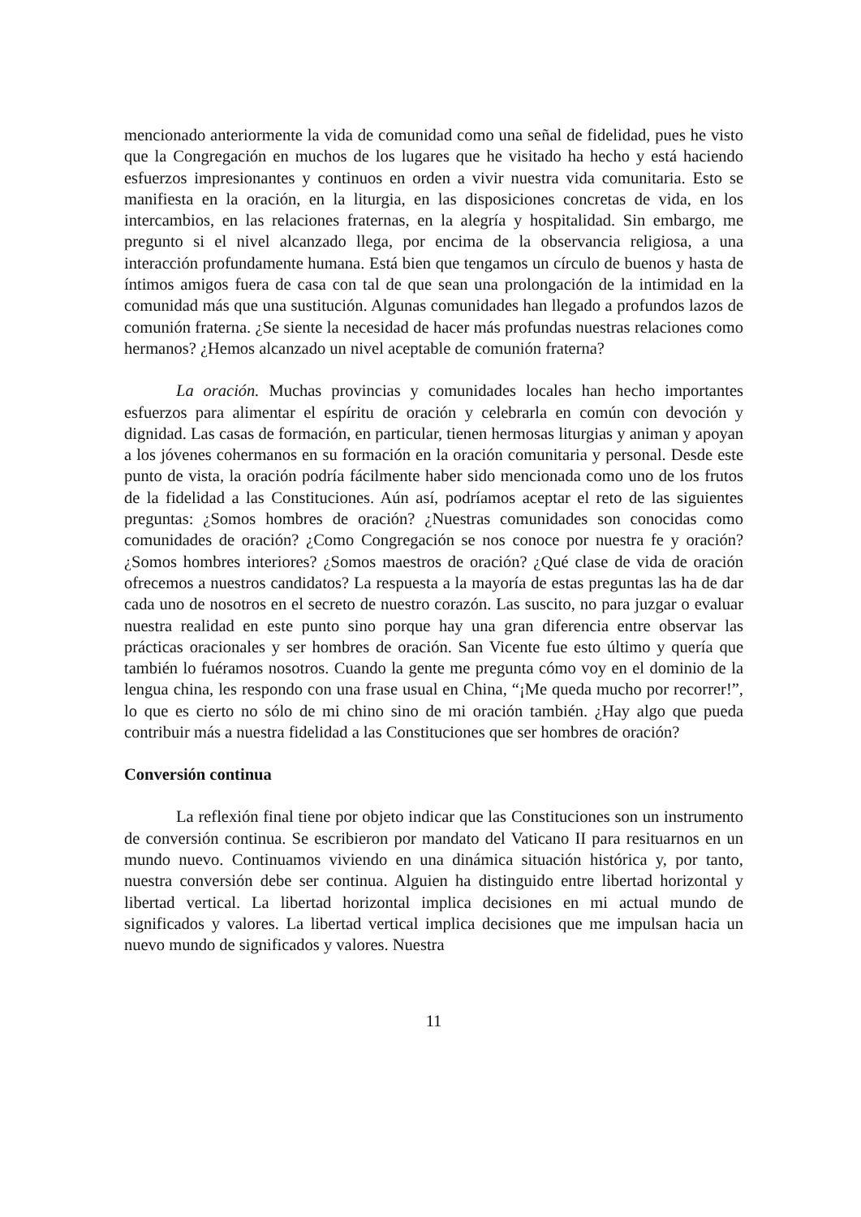mencionado anteriormente la vida de comunidad como una señal de fidelidad, pues he visto que la Congregación en muchos de los lugares que he visitado ha hecho y está haciendo esfuerzos impresionantes y continuos en orden a vivir nuestra vida comunitaria. Esto se manifiesta en la oración, en la liturgia, en las disposiciones concretas de vida, en los intercambios, en las relaciones fraternas, en la alegría y hospitalidad. Sin embargo, me pregunto si el nivel alcanzado llega, por encima de la observancia religiosa, a una interacción profundamente humana. Está bien que tengamos un círculo de buenos y hasta de íntimos amigos fuera de casa con tal de que sean una prolongación de la intimidad en la comunidad más que una sustitución. Algunas comunidades han llegado a profundos lazos de comunión fraterna. ¿Se siente la necesidad de hacer más profundas nuestras relaciones como hermanos? ¿Hemos alcanzado un nivel aceptable de comunión fraterna?
La oración. Muchas provincias y comunidades locales han hecho importantes esfuerzos para alimentar el espíritu de oración y celebrarla en común con devoción y dignidad. Las casas de formación, en particular, tienen hermosas liturgias y animan y apoyan a los jóvenes cohermanos en su formación en la oración comunitaria y personal. Desde este punto de vista, la oración podría fácilmente haber sido mencionada como uno de los frutos de la fidelidad a las Constituciones. Aún así, podríamos aceptar el reto de las siguientes preguntas: ¿Somos hombres de oración? ¿Nuestras comunidades son conocidas como comunidades de oración? ¿Como Congregación se nos conoce por nuestra fe y oración? ¿Somos hombres interiores? ¿Somos maestros de oración? ¿Qué clase de vida de oración ofrecemos a nuestros candidatos? La respuesta a la mayoría de estas preguntas las ha de dar cada uno de nosotros en el secreto de nuestro corazón. Las suscito, no para juzgar o evaluar nuestra realidad en este punto sino porque hay una gran diferencia entre observar las prácticas oracionales y ser hombres de oración. San Vicente fue esto último y quería que también lo fuéramos nosotros. Cuando la gente me pregunta cómo voy en el dominio de la lengua china, les respondo con una frase usual en China, “¡Me queda mucho por recorrer!”, lo que es cierto no sólo de mi chino sino de mi oración también. ¿Hay algo que pueda contribuir más a nuestra fidelidad a las Constituciones que ser hombres de oración?
Conversión continua
La reflexión final tiene por objeto indicar que las Constituciones son un instrumento de conversión continua. Se escribieron por mandato del Vaticano II para resituarnos en un mundo nuevo. Continuamos viviendo en una dinámica situación histórica y, por tanto, nuestra conversión debe ser continua. Alguien ha distinguido entre libertad horizontal y libertad vertical. La libertad horizontal implica decisiones en mi actual mundo de significados y valores. La libertad vertical implica decisiones que me impulsan hacia un nuevo mundo de significados y valores. Nuestra
11